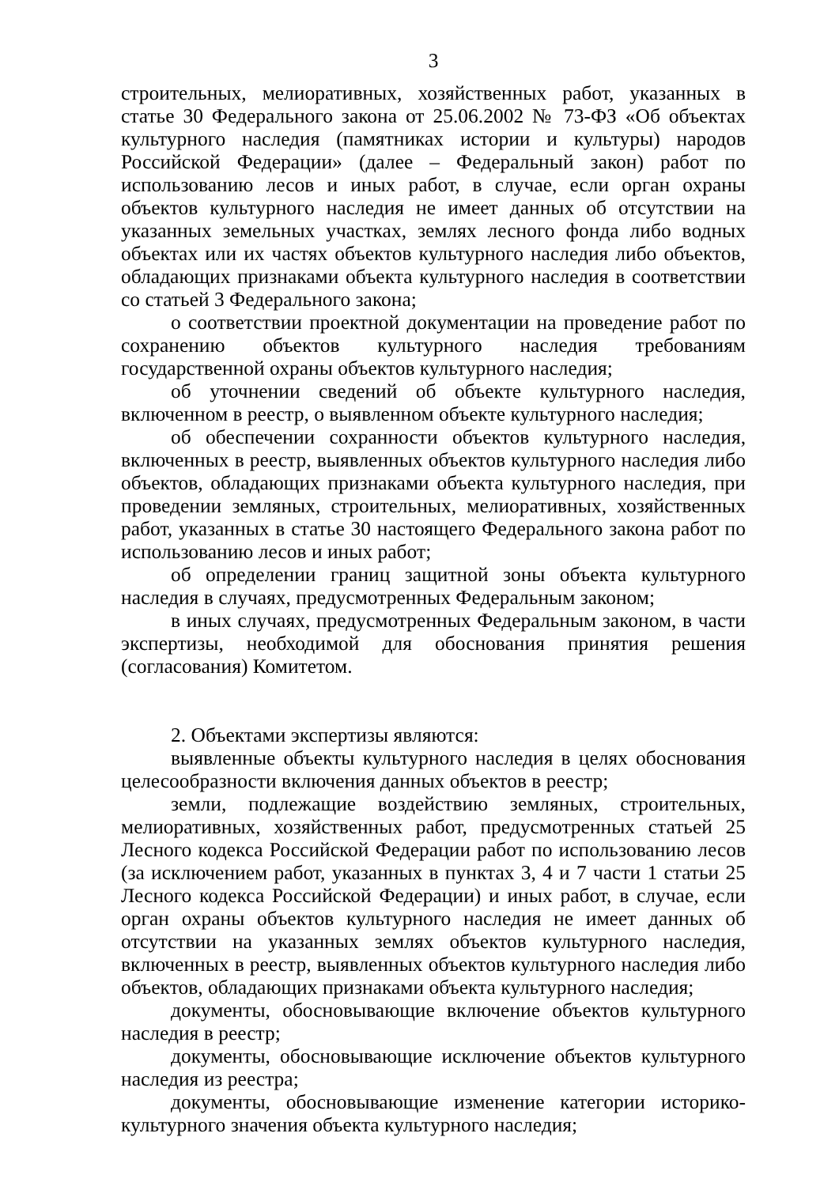3
строительных, мелиоративных, хозяйственных работ, указанных в статье 30 Федерального закона от 25.06.2002 № 73-ФЗ «Об объектах культурного наследия (памятниках истории и культуры) народов Российской Федерации» (далее – Федеральный закон) работ по использованию лесов и иных работ, в случае, если орган охраны объектов культурного наследия не имеет данных об отсутствии на указанных земельных участках, землях лесного фонда либо водных объектах или их частях объектов культурного наследия либо объектов, обладающих признаками объекта культурного наследия в соответствии со статьей 3 Федерального закона;
о соответствии проектной документации на проведение работ по сохранению объектов культурного наследия требованиям государственной охраны объектов культурного наследия;
об уточнении сведений об объекте культурного наследия, включенном в реестр, о выявленном объекте культурного наследия;
об обеспечении сохранности объектов культурного наследия, включенных в реестр, выявленных объектов культурного наследия либо объектов, обладающих признаками объекта культурного наследия, при проведении земляных, строительных, мелиоративных, хозяйственных работ, указанных в статье 30 настоящего Федерального закона работ по использованию лесов и иных работ;
об определении границ защитной зоны объекта культурного наследия в случаях, предусмотренных Федеральным законом;
в иных случаях, предусмотренных Федеральным законом, в части экспертизы, необходимой для обоснования принятия решения (согласования) Комитетом.
2. Объектами экспертизы являются:
выявленные объекты культурного наследия в целях обоснования целесообразности включения данных объектов в реестр;
земли, подлежащие воздействию земляных, строительных, мелиоративных, хозяйственных работ, предусмотренных статьей 25 Лесного кодекса Российской Федерации работ по использованию лесов (за исключением работ, указанных в пунктах 3, 4 и 7 части 1 статьи 25 Лесного кодекса Российской Федерации) и иных работ, в случае, если орган охраны объектов культурного наследия не имеет данных об отсутствии на указанных землях объектов культурного наследия, включенных в реестр, выявленных объектов культурного наследия либо объектов, обладающих признаками объекта культурного наследия;
документы, обосновывающие включение объектов культурного наследия в реестр;
документы, обосновывающие исключение объектов культурного наследия из реестра;
документы, обосновывающие изменение категории историко-культурного значения объекта культурного наследия;